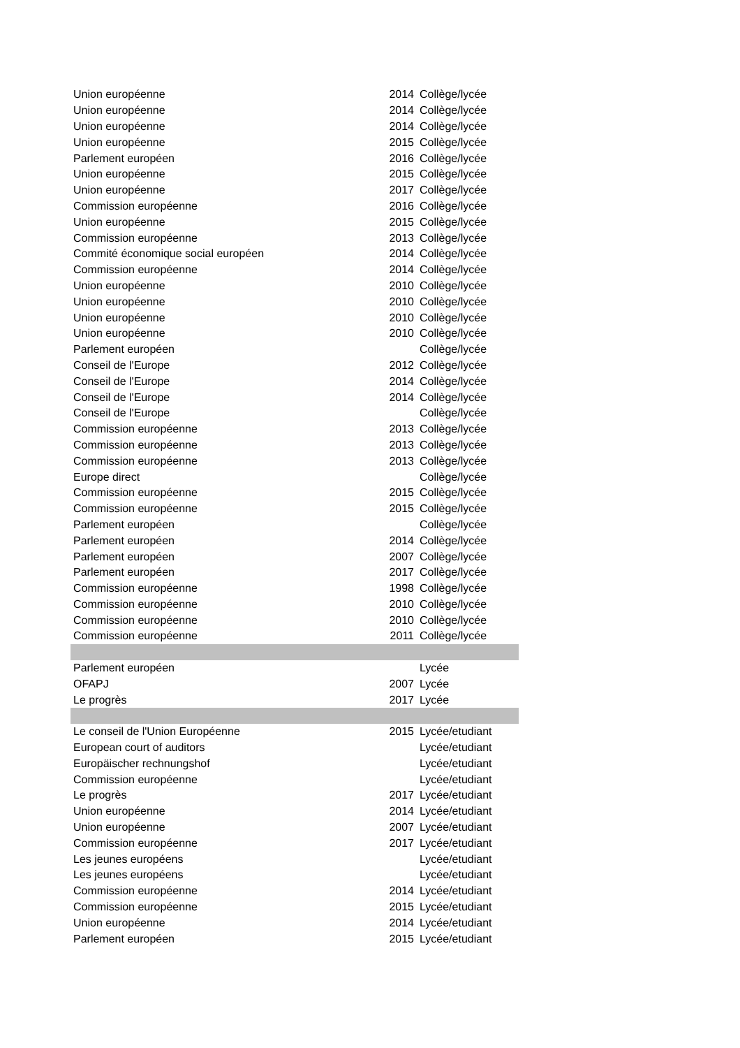| Union européenne | 2014 | Collège/lycée |
| Union européenne | 2014 | Collège/lycée |
| Union européenne | 2014 | Collège/lycée |
| Union européenne | 2015 | Collège/lycée |
| Parlement européen | 2016 | Collège/lycée |
| Union européenne | 2015 | Collège/lycée |
| Union européenne | 2017 | Collège/lycée |
| Commission européenne | 2016 | Collège/lycée |
| Union européenne | 2015 | Collège/lycée |
| Commission européenne | 2013 | Collège/lycée |
| Commité économique social européen | 2014 | Collège/lycée |
| Commission européenne | 2014 | Collège/lycée |
| Union européenne | 2010 | Collège/lycée |
| Union européenne | 2010 | Collège/lycée |
| Union européenne | 2010 | Collège/lycée |
| Union européenne | 2010 | Collège/lycée |
| Parlement européen | | Collège/lycée |
| Conseil de l'Europe | 2012 | Collège/lycée |
| Conseil de l'Europe | 2014 | Collège/lycée |
| Conseil de l'Europe | 2014 | Collège/lycée |
| Conseil de l'Europe | | Collège/lycée |
| Commission européenne | 2013 | Collège/lycée |
| Commission européenne | 2013 | Collège/lycée |
| Commission européenne | 2013 | Collège/lycée |
| Europe direct | | Collège/lycée |
| Commission européenne | 2015 | Collège/lycée |
| Commission européenne | 2015 | Collège/lycée |
| Parlement européen | | Collège/lycée |
| Parlement européen | 2014 | Collège/lycée |
| Parlement européen | 2007 | Collège/lycée |
| Parlement européen | 2017 | Collège/lycée |
| Commission européenne | 1998 | Collège/lycée |
| Commission européenne | 2010 | Collège/lycée |
| Commission européenne | 2010 | Collège/lycée |
| Commission européenne | 2011 | Collège/lycée |
| Parlement européen | | Lycée |
| OFAPJ | 2007 | Lycée |
| Le progrès | 2017 | Lycée |
| Le conseil de l'Union Européenne | 2015 | Lycée/etudiant |
| European court of auditors | | Lycée/etudiant |
| Europäischer rechnungshof | | Lycée/etudiant |
| Commission européenne | | Lycée/etudiant |
| Le progrès | 2017 | Lycée/etudiant |
| Union européenne | 2014 | Lycée/etudiant |
| Union européenne | 2007 | Lycée/etudiant |
| Commission européenne | 2017 | Lycée/etudiant |
| Les jeunes européens | | Lycée/etudiant |
| Les jeunes européens | | Lycée/etudiant |
| Commission européenne | 2014 | Lycée/etudiant |
| Commission européenne | 2015 | Lycée/etudiant |
| Union européenne | 2014 | Lycée/etudiant |
| Parlement européen | 2015 | Lycée/etudiant |